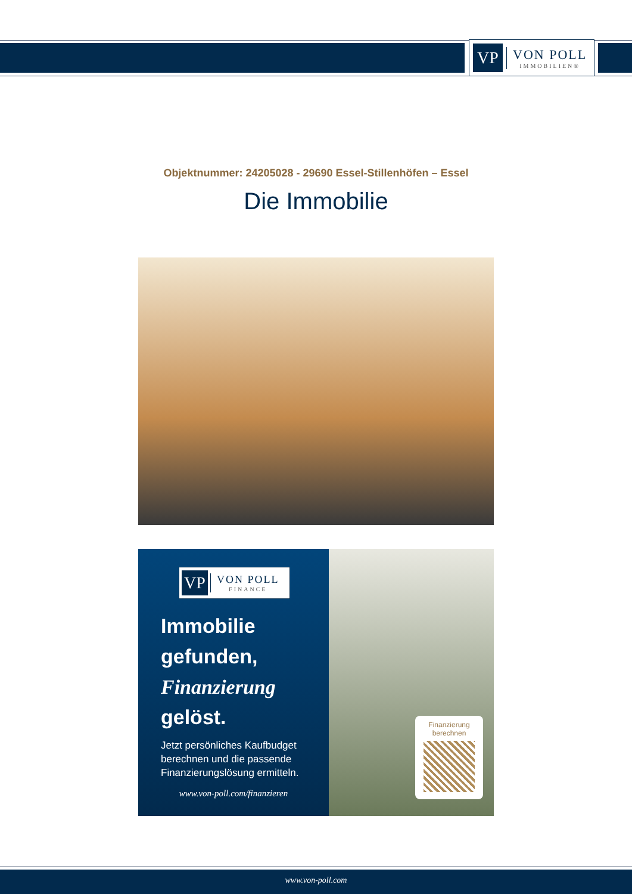VP
VON POLL
IMMOBILIEN®
Objektnummer: 24205028 - 29690 Essel-Stillenhöfen – Essel
Die Immobilie
VP
VON POLL
FINANCE
Immobilie gefunden, Finanzierung gelöst.
Jetzt persönliches Kaufbudget berechnen und die passende Finanzierungslösung ermitteln.
www.von-poll.com/finanzieren
Finanzierung berechnen
www.von-poll.com